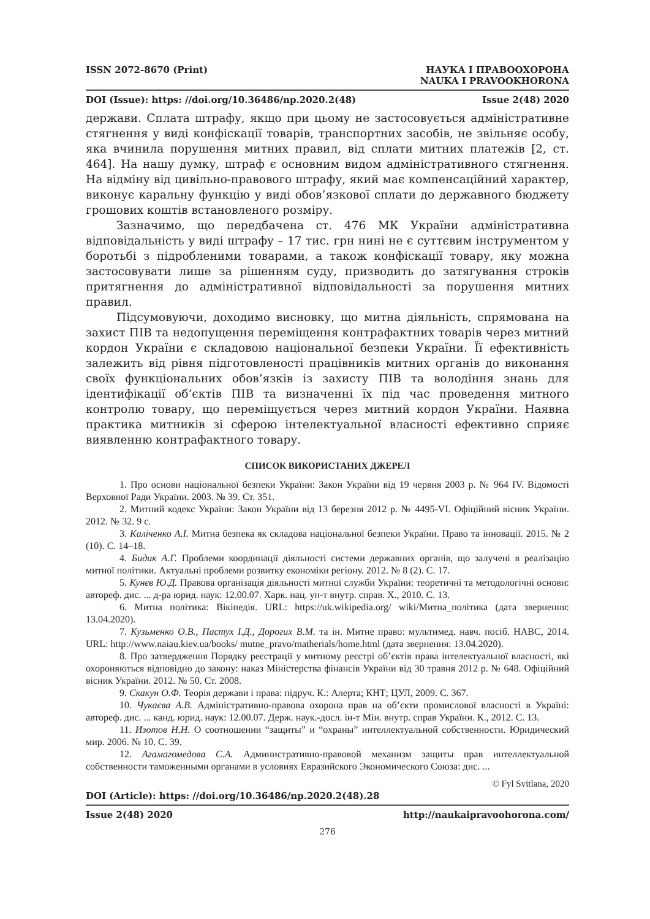ISSN 2072-8670 (Print) НАУКА І ПРАВООХОРОНА
NAUKA I PRAVOOKHORONA
DOI (Issue): https: //doi.org/10.36486/np.2020.2(48) Issue 2(48) 2020
держави. Сплата штрафу, якщо при цьому не застосовується адміністративне стягнення у виді конфіскації товарів, транспортних засобів, не звільняє особу, яка вчинила порушення митних правил, від сплати митних платежів [2, ст. 464]. На нашу думку, штраф є основним видом адміністративного стягнення. На відміну від цивільно-правового штрафу, який має компенсаційний характер, виконує каральну функцію у виді обов’язкової сплати до державного бюджету грошових коштів встановленого розміру.
Зазначимо, що передбачена ст. 476 МК України адміністративна відповідальність у виді штрафу – 17 тис. грн нині не є суттєвим інструментом у боротьбі з підробленими товарами, а також конфіскації товару, яку можна застосовувати лише за рішенням суду, призводить до затягування строків притягнення до адміністративної відповідальності за порушення митних правил.
Підсумовуючи, доходимо висновку, що митна діяльність, спрямована на захист ПІВ та недопущення переміщення контрафактних товарів через митний кордон України є складовою національної безпеки України. Її ефективність залежить від рівня підготовленості працівників митних органів до виконання своїх функціональних обов’язків із захисту ПІВ та володіння знань для ідентифікації об’єктів ПІВ та визначенні їх під час проведення митного контролю товару, що переміщується через митний кордон України. Наявна практика митників зі сферою інтелектуальної власності ефективно сприяє виявленню контрафактного товару.
СПИСОК ВИКОРИСТАНИХ ДЖЕРЕЛ
1. Про основи національної безпеки України: Закон України від 19 червня 2003 р. № 964 IV. Відомості Верховної Ради України. 2003. № 39. Ст. 351.
2. Митний кодекс України: Закон України від 13 березня 2012 р. № 4495-VI. Офіційний вісник України. 2012. № 32. 9 с.
3. Каліченко А.І. Митна безпека як складова національної безпеки України. Право та інновації. 2015. № 2 (10). С. 14–18.
4. Бидик А.Г. Проблеми координації діяльності системи державних органів, що залучені в реалізацію митної політики. Актуальні проблеми розвитку економіки регіону. 2012. № 8 (2). С. 17.
5. Кунєв Ю.Д. Правова організація діяльності митної служби України: теоретичні та методологічні основи: автореф. дис. ... д-ра юрид. наук: 12.00.07. Харк. нац. ун-т внутр. справ. Х., 2010. С. 13.
6. Митна політика: Вікіпедія. URL: https://uk.wikipedia.org/ wiki/Митна_політика (дата звернення: 13.04.2020).
7. Кузьменко О.В., Пастух І.Д., Дорогих В.М. та ін. Митне право: мультимед. навч. посіб. НАВС, 2014. URL: http://www.naiau.kiev.ua/books/ mutne_pravo/matherials/home.html (дата звернення: 13.04.2020).
8. Про затвердження Порядку реєстрації у митному реєстрі об’єктів права інтелектуальної власності, які охороняються відповідно до закону: наказ Міністерства фінансів України від 30 травня 2012 р. № 648. Офіційний вісник України. 2012. № 50. Ст. 2008.
9. Скакун О.Ф. Теорія держави і права: підруч. К.: Алерта; КНТ; ЦУЛ, 2009. С. 367.
10. Чукаєва А.В. Адміністративно-правова охорона прав на об’єкти промислової власності в Україні: автореф. дис. ... канд. юрид. наук: 12.00.07. Держ. наук.-досл. ін-т Мін. внутр. справ України. К., 2012. С. 13.
11. Изотов Н.Н. О соотношении “защиты” и “охраны” интеллектуальной собственности. Юридический мир. 2006. № 10. С. 39.
12. Агамагомедова С.А. Административно-правовой механизм защиты прав интеллектуальной собственности таможенными органами в условиях Евразийского Экономического Союза: дис. ...
© Fyl Svitlana, 2020
DOI (Article): https: //doi.org/10.36486/np.2020.2(48).28
Issue 2(48) 2020 http://naukaipravoohorona.com/
276